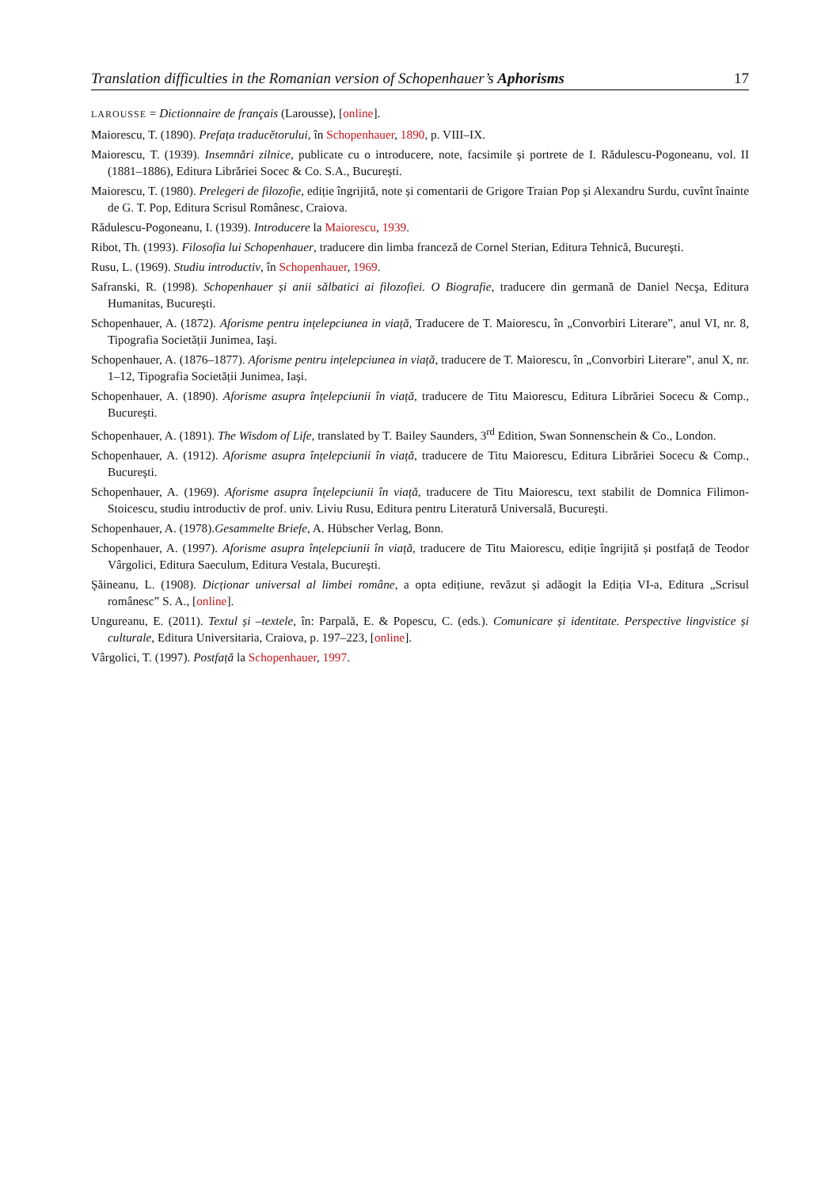Translation difficulties in the Romanian version of Schopenhauer’s Aphorisms 17
LAROUSSE = Dictionnaire de français (Larousse), [online].
Maiorescu, T. (1890). Prefața traducĕtorului, în Schopenhauer, 1890, p. VIII–IX.
Maiorescu, T. (1939). Insemnări zilnice, publicate cu o introducere, note, facsimile şi portrete de I. Rădulescu-Pogoneanu, vol. II (1881–1886), Editura Librăriei Socec & Co. S.A., Bucureşti.
Maiorescu, T. (1980). Prelegeri de filozofie, ediție îngrijită, note și comentarii de Grigore Traian Pop și Alexandru Surdu, cuvînt înainte de G. T. Pop, Editura Scrisul Românesc, Craiova.
Rădulescu-Pogoneanu, I. (1939). Introducere la Maiorescu, 1939.
Ribot, Th. (1993). Filosofia lui Schopenhauer, traducere din limba franceză de Cornel Sterian, Editura Tehnică, Bucureşti.
Rusu, L. (1969). Studiu introductiv, în Schopenhauer, 1969.
Safranski, R. (1998). Schopenhauer și anii sălbatici ai filozofiei. O Biografie, traducere din germană de Daniel Necşa, Editura Humanitas, Bucureşti.
Schopenhauer, A. (1872). Aforisme pentru ințelepciunea in viață, Traducere de T. Maiorescu, în „Convorbiri Literare”, anul VI, nr. 8, Tipografia Societății Junimea, Iaşi.
Schopenhauer, A. (1876–1877). Aforisme pentru ințelepciunea in viață, traducere de T. Maiorescu, în „Convorbiri Literare”, anul X, nr. 1–12, Tipografia Societății Junimea, Iaşi.
Schopenhauer, A. (1890). Aforisme asupra înțelepciunii în viață, traducere de Titu Maiorescu, Editura Librăriei Socecu & Comp., Bucureşti.
Schopenhauer, A. (1891). The Wisdom of Life, translated by T. Bailey Saunders, 3<sup>rd</sup> Edition, Swan Sonnenschein & Co., London.
Schopenhauer, A. (1912). Aforisme asupra înțelepciunii în viață, traducere de Titu Maiorescu, Editura Librăriei Socecu & Comp., Bucureşti.
Schopenhauer, A. (1969). Aforisme asupra înțelepciunii în viață, traducere de Titu Maiorescu, text stabilit de Domnica Filimon-Stoicescu, studiu introductiv de prof. univ. Liviu Rusu, Editura pentru Literatură Universală, Bucureşti.
Schopenhauer, A. (1978).Gesammelte Briefe, A. Hübscher Verlag, Bonn.
Schopenhauer, A. (1997). Aforisme asupra înțelepciunii în viață, traducere de Titu Maiorescu, ediție îngrijită și postfață de Teodor Vârgolici, Editura Saeculum, Editura Vestala, Bucureşti.
Şăineanu, L. (1908). Dicționar universal al limbei române, a opta edițiune, revăzut și adăogit la Ediția VI-a, Editura „Scrisul românesc” S. A., [online].
Ungureanu, E. (2011). Textul și –textele, în: Parpală, E. & Popescu, C. (eds.). Comunicare și identitate. Perspective lingvistice și culturale, Editura Universitaria, Craiova, p. 197–223, [online].
Vârgolici, T. (1997). Postfață la Schopenhauer, 1997.